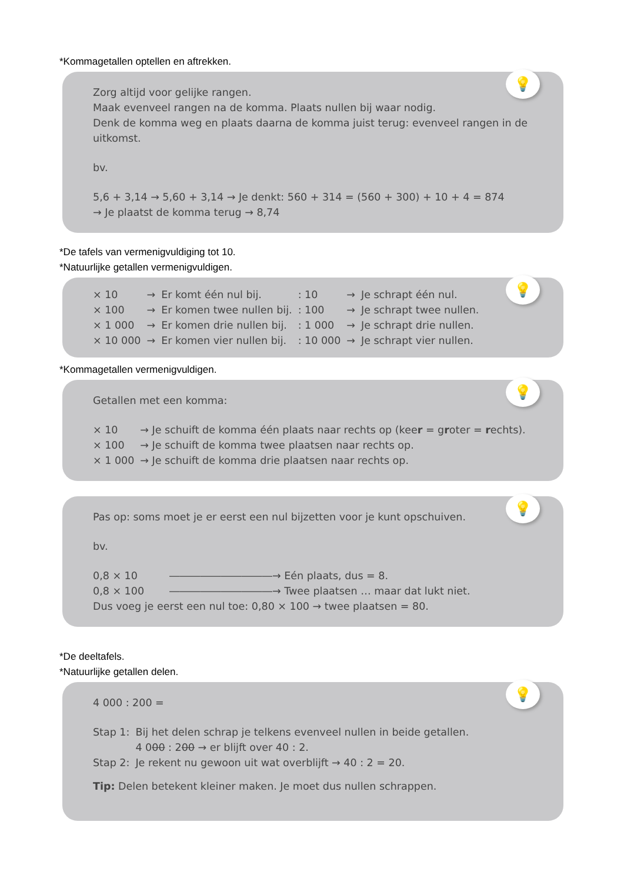*Kommagetallen optellen en aftrekken.
💡
Zorg altijd voor gelijke rangen.
Maak evenveel rangen na de komma. Plaats nullen bij waar nodig.
Denk de komma weg en plaats daarna de komma juist terug: evenveel rangen in de uitkomst.
bv.
5,6 + 3,14 → 5,60 + 3,14 → Je denkt: 560 + 314 = (560 + 300) + 10 + 4 = 874
→ Je plaatst de komma terug → 8,74
*De tafels van vermenigvuldiging tot 10.
*Natuurlijke getallen vermenigvuldigen.
💡
| × 10 | → | Er komt één nul bij. | : 10 | → | Je schrapt één nul. |
| × 100 | → | Er komen twee nullen bij. | : 100 | → | Je schrapt twee nullen. |
| × 1 000 | → | Er komen drie nullen bij. | : 1 000 | → | Je schrapt drie nullen. |
| × 10 000 | → | Er komen vier nullen bij. | : 10 000 | → | Je schrapt vier nullen. |
*Kommagetallen vermenigvuldigen.
💡
Getallen met een komma:
| × 10 | → Je schuift de komma één plaats naar rechts op (kee r = g r oter = r echts). |
| × 100 | → Je schuift de komma twee plaatsen naar rechts op. |
| × 1 000 | → Je schuift de komma drie plaatsen naar rechts op. |
💡
Pas op: soms moet je er eerst een nul bijzetten voor je kunt opschuiven.
bv.
| 0,8 × 10 | ――――――――――→ Eén plaats, dus = 8. |
| 0,8 × 100 | ――――――――――→ Twee plaatsen … maar dat lukt niet. |
Dus voeg je eerst een nul toe: 0,80 × 100 → twee plaatsen = 80.
*De deeltafels.
*Natuurlijke getallen delen.
💡
4 000 : 200 =
| Stap 1: | Bij het delen schrap je telkens evenveel nullen in beide getallen. |
| | 4 0 00 : 2 00 → er blijft over 40 : 2. |
| Stap 2: | Je rekent nu gewoon uit wat overblijft → 40 : 2 = 20. |
Tip: Delen betekent kleiner maken. Je moet dus nullen schrappen.